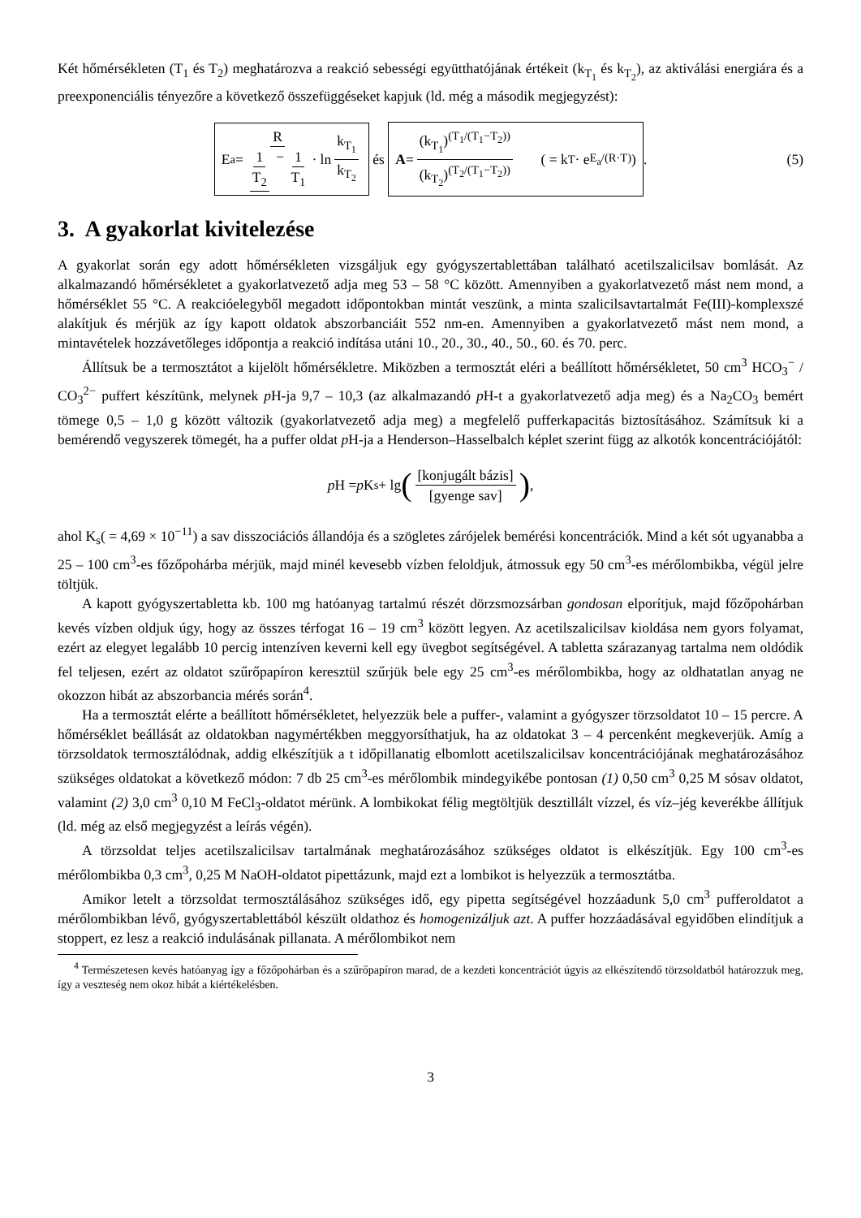Két hőmérsékleten (T<sub>1</sub> és T<sub>2</sub>) meghatározva a reakció sebességi együtthatójának értékeit (k<sub>T<sub>1</sub></sub> és k<sub>T<sub>2</sub></sub>), az aktiválási energiára és a preexponenciális tényezőre a következő összefüggéseket kapjuk (ld. még a második megjegyzést):
E<sub>a</sub> = R 1 T<sub>2</sub> − 1 T<sub>1</sub> · ln k<sub>T<sub>1</sub></sub> k<sub>T<sub>2</sub></sub> és A = (k<sub>T<sub>1</sub></sub>)<sup>(T<sub>1</sub>/(T<sub>1</sub>−T<sub>2</sub>))</sup> (k<sub>T<sub>2</sub></sub>)<sup>(T<sub>2</sub>/(T<sub>1</sub>−T<sub>2</sub>))</sup> ( = k<sub>T</sub> · e<sup>E<sub>a</sub>/(R·T)</sup> ). (5)
3. A gyakorlat kivitelezése
A gyakorlat során egy adott hőmérsékleten vizsgáljuk egy gyógyszertablettában található acetilszalicilsav bomlását. Az alkalmazandó hőmérsékletet a gyakorlatvezető adja meg 53 – 58 °C között. Amennyiben a gyakorlatvezető mást nem mond, a hőmérséklet 55 °C. A reakcióelegyből megadott időpontokban mintát veszünk, a minta szalicilsavtartalmát Fe(III)-komplexszé alakítjuk és mérjük az így kapott oldatok abszorbanciáit 552 nm-en. Amennyiben a gyakorlatvezető mást nem mond, a mintavételek hozzávetőleges időpontja a reakció indítása utáni 10., 20., 30., 40., 50., 60. és 70. perc.
Állítsuk be a termosztátot a kijelölt hőmérsékletre. Miközben a termosztát eléri a beállított hőmérsékletet, 50 cm<sup>3</sup> HCO<sub>3</sub><sup>−</sup> / CO<sub>3</sub><sup>2−</sup> puffert készítünk, melynek p H-ja 9,7 – 10,3 (az alkalmazandó p H-t a gyakorlatvezető adja meg) és a Na<sub>2</sub>CO<sub>3</sub> bemért tömege 0,5 – 1,0 g között változik (gyakorlatvezető adja meg) a megfelelő pufferkapacitás biztosításához. Számítsuk ki a bemérendő vegyszerek tömegét, ha a puffer oldat p H-ja a Henderson–Hasselbalch képlet szerint függ az alkotók koncentrációjától:
p H = p K<sub>s</sub> + lg ([konjugált bázis] [gyenge sav]) ,
ahol K<sub>s</sub>( = 4,69 × 10<sup>−11</sup>) a sav disszociációs állandója és a szögletes zárójelek bemérési koncentrációk. Mind a két sót ugyanabba a 25 – 100 cm<sup>3</sup>-es főzőpohárba mérjük, majd minél kevesebb vízben feloldjuk, átmossuk egy 50 cm<sup>3</sup>-es mérőlombikba, végül jelre töltjük.
A kapott gyógyszertabletta kb. 100 mg hatóanyag tartalmú részét dörzsmozsárban gondosan elporítjuk, majd főzőpohárban kevés vízben oldjuk úgy, hogy az összes térfogat 16 – 19 cm<sup>3</sup> között legyen. Az acetilszalicilsav kioldása nem gyors folyamat, ezért az elegyet legalább 10 percig intenzíven keverni kell egy üvegbot segítségével. A tabletta szárazanyag tartalma nem oldódik fel teljesen, ezért az oldatot szűrőpapíron keresztül szűrjük bele egy 25 cm<sup>3</sup>-es mérőlombikba, hogy az oldhatatlan anyag ne okozzon hibát az abszorbancia mérés során<sup>4</sup>.
Ha a termosztát elérte a beállított hőmérsékletet, helyezzük bele a puffer-, valamint a gyógyszer törzsoldatot 10 – 15 percre. A hőmérséklet beállását az oldatokban nagymértékben meggyorsíthatjuk, ha az oldatokat 3 – 4 percenként megkeverjük. Amíg a törzsoldatok termosztálódnak, addig elkészítjük a t időpillanatig elbomlott acetilszalicilsav koncentrációjának meghatározásához szükséges oldatokat a következő módon: 7 db 25 cm<sup>3</sup>-es mérőlombik mindegyikébe pontosan (1) 0,50 cm<sup>3</sup> 0,25 M sósav oldatot, valamint (2) 3,0 cm<sup>3</sup> 0,10 M FeCl<sub>3</sub>-oldatot mérünk. A lombikokat félig megtöltjük desztillált vízzel, és víz–jég keverékbe állítjuk (ld. még az első megjegyzést a leírás végén).
A törzsoldat teljes acetilszalicilsav tartalmának meghatározásához szükséges oldatot is elkészítjük. Egy 100 cm<sup>3</sup>-es mérőlombikba 0,3 cm<sup>3</sup>, 0,25 M NaOH-oldatot pipettázunk, majd ezt a lombikot is helyezzük a termosztátba.
Amikor letelt a törzsoldat termosztálásához szükséges idő, egy pipetta segítségével hozzáadunk 5,0 cm<sup>3</sup> pufferoldatot a mérőlombikban lévő, gyógyszertablettából készült oldathoz és homogenizáljuk azt. A puffer hozzáadásával egyidőben elindítjuk a stoppert, ez lesz a reakció indulásának pillanata. A mérőlombikot nem
<sup>4</sup> Természetesen kevés hatóanyag így a főzőpohárban és a szűrőpapíron marad, de a kezdeti koncentrációt úgyis az elkészítendő törzsoldatból határozzuk meg, így a veszteség nem okoz hibát a kiértékelésben.
3